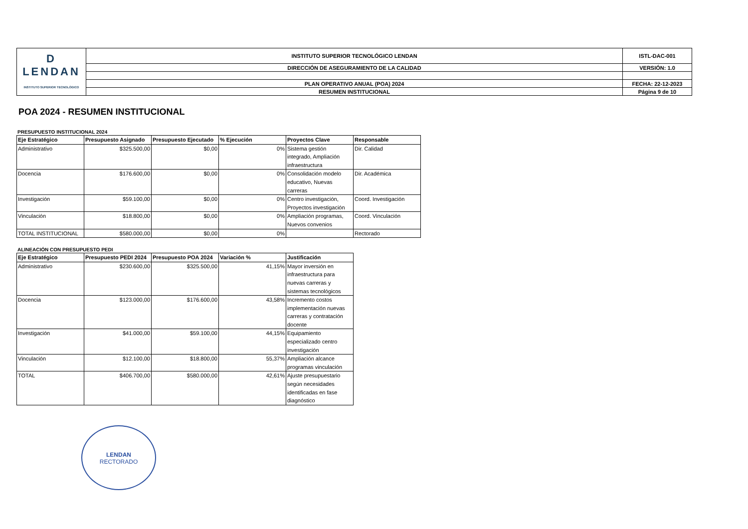| D LENDAN INSTITUTO SUPERIOR TECNOLÓGICO | INSTITUTO SUPERIOR TECNOLÓGICO LENDAN | ISTL-DAC-001 |
| | DIRECCIÓN DE ASEGURAMIENTO DE LA CALIDAD | VERSIÓN: 1.0 |
| | PLAN OPERATIVO ANUAL (POA) 2024 | FECHA: 22-12-2023 |
| | RESUMEN INSTITUCIONAL | Página 9 de 10 |
POA 2024 - RESUMEN INSTITUCIONAL
PRESUPUESTO INSTITUCIONAL 2024
| Eje Estratégico | Presupuesto Asignado | Presupuesto Ejecutado | % Ejecución | Proyectos Clave | Responsable |
| --- | --- | --- | --- | --- | --- |
| Administrativo | $325.500,00 | $0,00 | 0% | Sistema gestión integrado, Ampliación infraestructura | Dir. Calidad |
| Docencia | $176.600,00 | $0,00 | 0% | Consolidación modelo educativo, Nuevas carreras | Dir. Académica |
| Investigación | $59.100,00 | $0,00 | 0% | Centro investigación, Proyectos investigación | Coord. Investigación |
| Vinculación | $18.800,00 | $0,00 | 0% | Ampliación programas, Nuevos convenios | Coord. Vinculación |
| TOTAL INSTITUCIONAL | $580.000,00 | $0,00 | 0% | | Rectorado |
ALINEACIÓN CON PRESUPUESTO PEDI
| Eje Estratégico | Presupuesto PEDI 2024 | Presupuesto POA 2024 | Variación % | Justificación |
| --- | --- | --- | --- | --- |
| Administrativo | $230.600,00 | $325.500,00 | 41,15% | Mayor inversión en infraestructura para nuevas carreras y sistemas tecnológicos |
| Docencia | $123.000,00 | $176.600,00 | 43,58% | Incremento costos implementación nuevas carreras y contratación docente |
| Investigación | $41.000,00 | $59.100,00 | 44,15% | Equipamiento especializado centro investigación |
| Vinculación | $12.100,00 | $18.800,00 | 55,37% | Ampliación alcance programas vinculación |
| TOTAL | $406.700,00 | $580.000,00 | 42,61% | Ajuste presupuestario según necesidades identificadas en fase diagnóstico |
LENDAN
RECTORADO